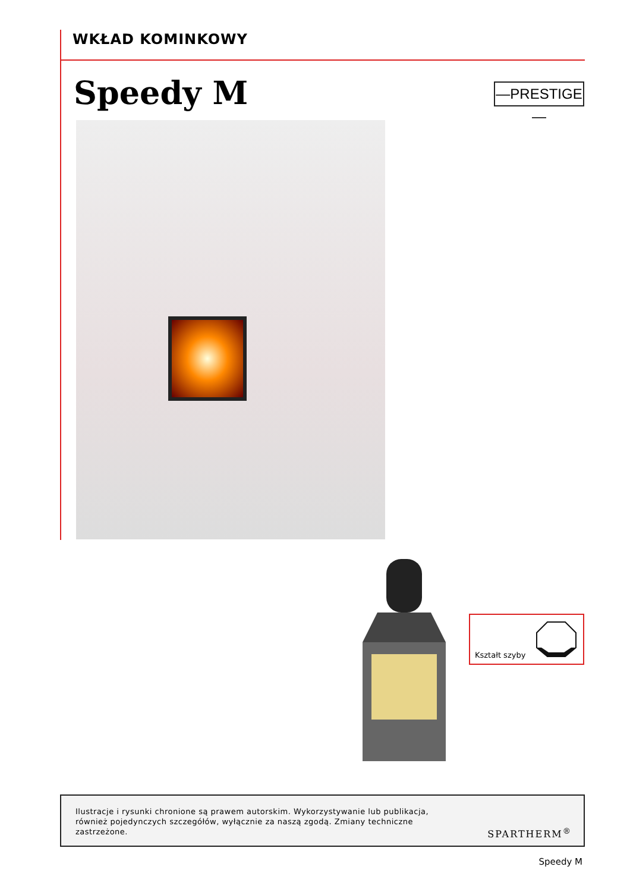WKŁAD KOMINKOWY
Speedy M —PRESTIGE—
Kształt szyby
Ilustracje i rysunki chronione są prawem autorskim. Wykorzystywanie lub publikacja, również pojedynczych szczegółów, wyłącznie za naszą zgodą. Zmiany techniczne zastrzeżone.
SPARTHERM<sup>®</sup>
Speedy M